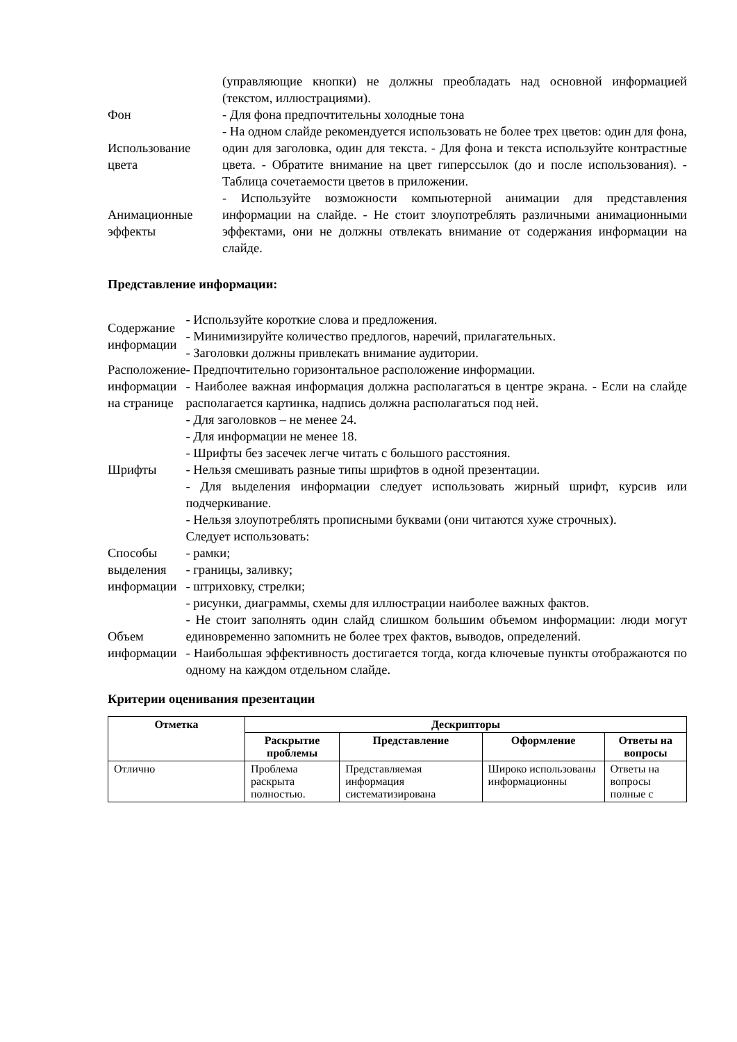| | (управляющие кнопки) не должны преобладать над основной информацией (текстом, иллюстрациями). |
| Фон | - Для фона предпочтительны холодные тона |
| Использование цвета | - На одном слайде рекомендуется использовать не более трех цветов: один для фона, один для заголовка, один для текста. - Для фона и текста используйте контрастные цвета. - Обратите внимание на цвет гиперссылок (до и после использования). - Таблица сочетаемости цветов в приложении. |
| Анимационные эффекты | - Используйте возможности компьютерной анимации для представления информации на слайде. - Не стоит злоупотреблять различными анимационными эффектами, они не должны отвлекать внимание от содержания информации на слайде. |
Представление информации:
| Содержание информации | - Используйте короткие слова и предложения. - Минимизируйте количество предлогов, наречий, прилагательных. - Заголовки должны привлекать внимание аудитории. |
| Расположение информации на странице | - Предпочтительно горизонтальное расположение информации. - Наиболее важная информация должна располагаться в центре экрана. - Если на слайде располагается картинка, надпись должна располагаться под ней. |
| Шрифты | - Для заголовков – не менее 24. - Для информации не менее 18. - Шрифты без засечек легче читать с большого расстояния. - Нельзя смешивать разные типы шрифтов в одной презентации. - Для выделения информации следует использовать жирный шрифт, курсив или подчеркивание. - Нельзя злоупотреблять прописными буквами (они читаются хуже строчных). |
| Способы выделения информации | Следует использовать: - рамки; - границы, заливку; - штриховку, стрелки; - рисунки, диаграммы, схемы для иллюстрации наиболее важных фактов. |
| Объем информации | - Не стоит заполнять один слайд слишком большим объемом информации: люди могут единовременно запомнить не более трех фактов, выводов, определений. - Наибольшая эффективность достигается тогда, когда ключевые пункты отображаются по одному на каждом отдельном слайде. |
Критерии оценивания презентации
| Отметка | Дескрипторы | | | |
| --- | --- | --- | --- | --- |
| | Раскрытие проблемы | Представление | Оформление | Ответы на вопросы |
| Отлично | Проблема раскрыта полностью. | Представляемая информация систематизирована | Широко использованы информационны | Ответы на вопросы полные с |